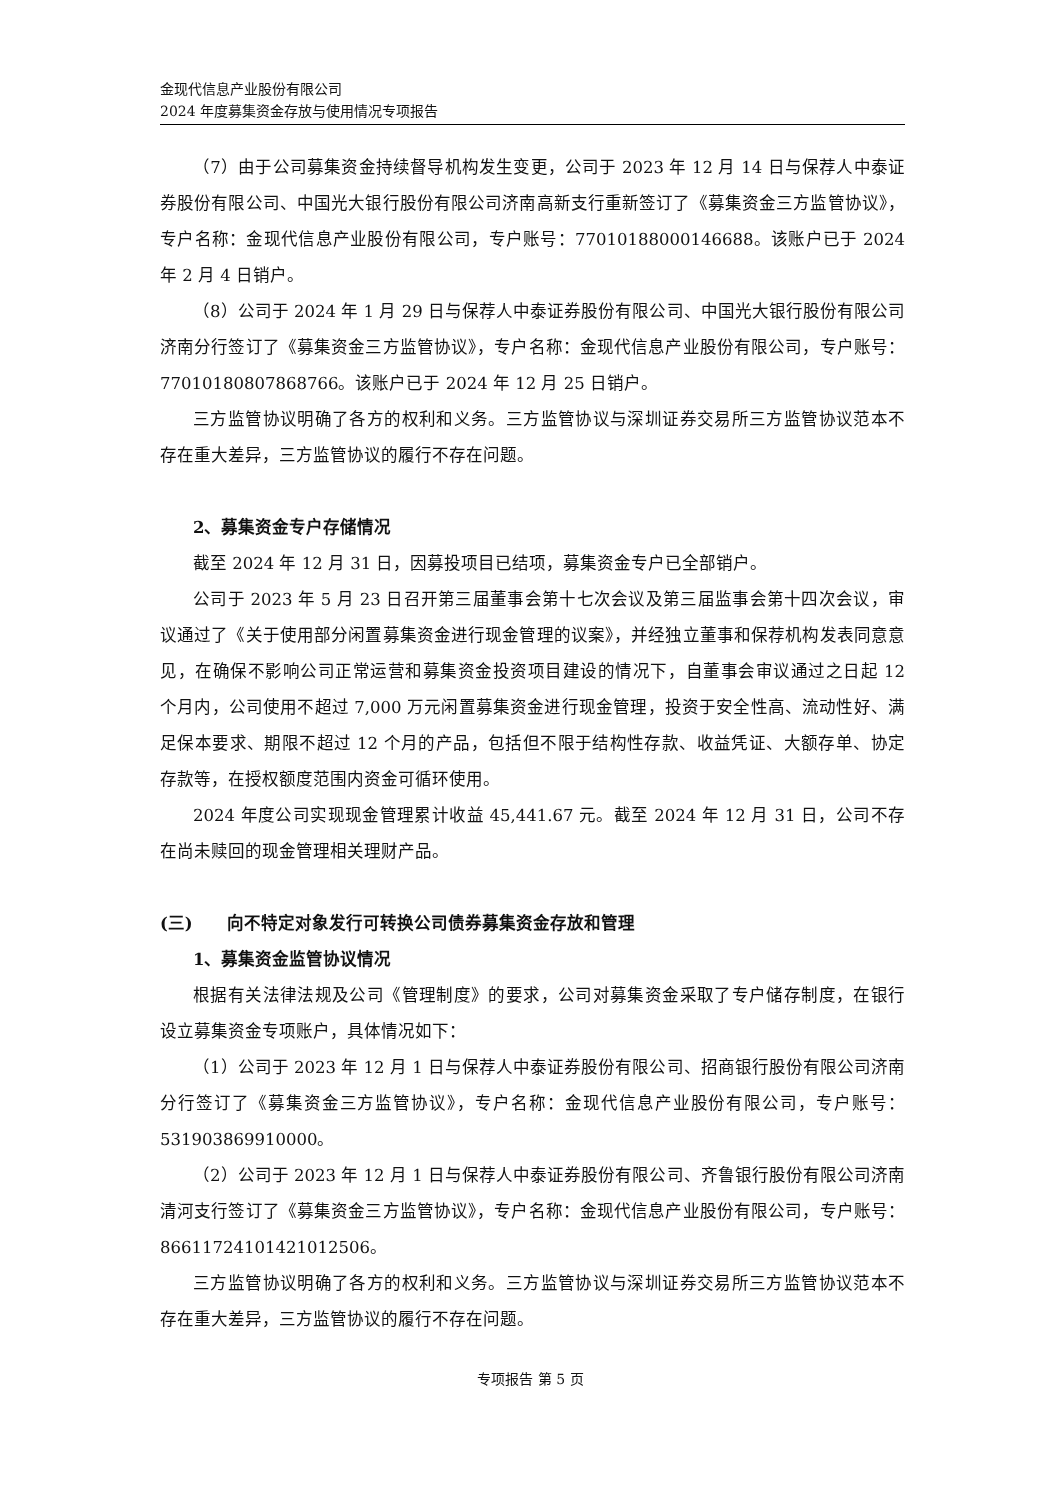金现代信息产业股份有限公司
2024 年度募集资金存放与使用情况专项报告
（7）由于公司募集资金持续督导机构发生变更，公司于 2023 年 12 月 14 日与保荐人中泰证券股份有限公司、中国光大银行股份有限公司济南高新支行重新签订了《募集资金三方监管协议》，专户名称：金现代信息产业股份有限公司，专户账号：77010188000146688。该账户已于 2024 年 2 月 4 日销户。
（8）公司于 2024 年 1 月 29 日与保荐人中泰证券股份有限公司、中国光大银行股份有限公司济南分行签订了《募集资金三方监管协议》，专户名称：金现代信息产业股份有限公司，专户账号：77010180807868766。该账户已于 2024 年 12 月 25 日销户。
三方监管协议明确了各方的权利和义务。三方监管协议与深圳证券交易所三方监管协议范本不存在重大差异，三方监管协议的履行不存在问题。
2、募集资金专户存储情况
截至 2024 年 12 月 31 日，因募投项目已结项，募集资金专户已全部销户。
公司于 2023 年 5 月 23 日召开第三届董事会第十七次会议及第三届监事会第十四次会议，审议通过了《关于使用部分闲置募集资金进行现金管理的议案》，并经独立董事和保荐机构发表同意意见，在确保不影响公司正常运营和募集资金投资项目建设的情况下，自董事会审议通过之日起 12 个月内，公司使用不超过 7,000 万元闲置募集资金进行现金管理，投资于安全性高、流动性好、满足保本要求、期限不超过 12 个月的产品，包括但不限于结构性存款、收益凭证、大额存单、协定存款等，在授权额度范围内资金可循环使用。
2024 年度公司实现现金管理累计收益 45,441.67 元。截至 2024 年 12 月 31 日，公司不存在尚未赎回的现金管理相关理财产品。
(三) 向不特定对象发行可转换公司债券募集资金存放和管理
1、募集资金监管协议情况
根据有关法律法规及公司《管理制度》的要求，公司对募集资金采取了专户储存制度，在银行设立募集资金专项账户，具体情况如下：
（1）公司于 2023 年 12 月 1 日与保荐人中泰证券股份有限公司、招商银行股份有限公司济南分行签订了《募集资金三方监管协议》，专户名称：金现代信息产业股份有限公司，专户账号：531903869910000。
（2）公司于 2023 年 12 月 1 日与保荐人中泰证券股份有限公司、齐鲁银行股份有限公司济南清河支行签订了《募集资金三方监管协议》，专户名称：金现代信息产业股份有限公司，专户账号：86611724101421012506。
三方监管协议明确了各方的权利和义务。三方监管协议与深圳证券交易所三方监管协议范本不存在重大差异，三方监管协议的履行不存在问题。
专项报告 第 5 页